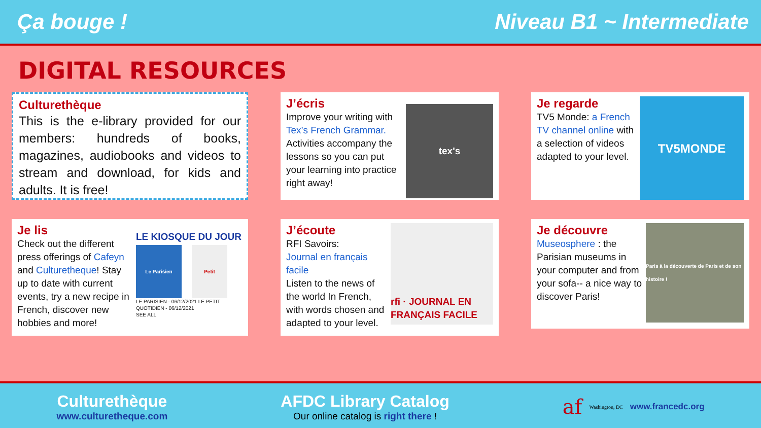Ça bouge ! Niveau B1 ~ Intermediate
DIGITAL RESOURCES
Culturethèque
This is the e-library provided for our members: hundreds of books, magazines, audiobooks and videos to stream and download, for kids and adults. It is free!
J’écris
Improve your writing with Tex’s French Grammar. Activities accompany the lessons so you can put your learning into practice right away!
tex's
Je regarde
TV5 Monde: a French TV channel online with a selection of videos adapted to your level.
TV5MONDE
Je lis
Check out the different press offerings of Cafeyn and Culturetheque! Stay up to date with current events, try a new recipe in French, discover new hobbies and more!
LE KIOSQUE DU JOUR
Le Parisien Petit
LE PARISIEN - 06/12/2021 LE PETIT QUOTIDIEN - 06/12/2021
SEE ALL
J’écoute
RFI Savoirs:
Journal en français facile
Listen to the news of the world In French, with words chosen and adapted to your level.
rfi · JOURNAL EN FRANÇAIS FACILE
Je découvre
Museosphere : the Parisian museums in your computer and from your sofa-- a nice way to discover Paris!
Paris à la découverte de Paris et de son histoire !
Culturethèque
www.culturetheque.com
AFDC Library Catalog
Our online catalog is right there !
af Washington, DC www.francedc.org